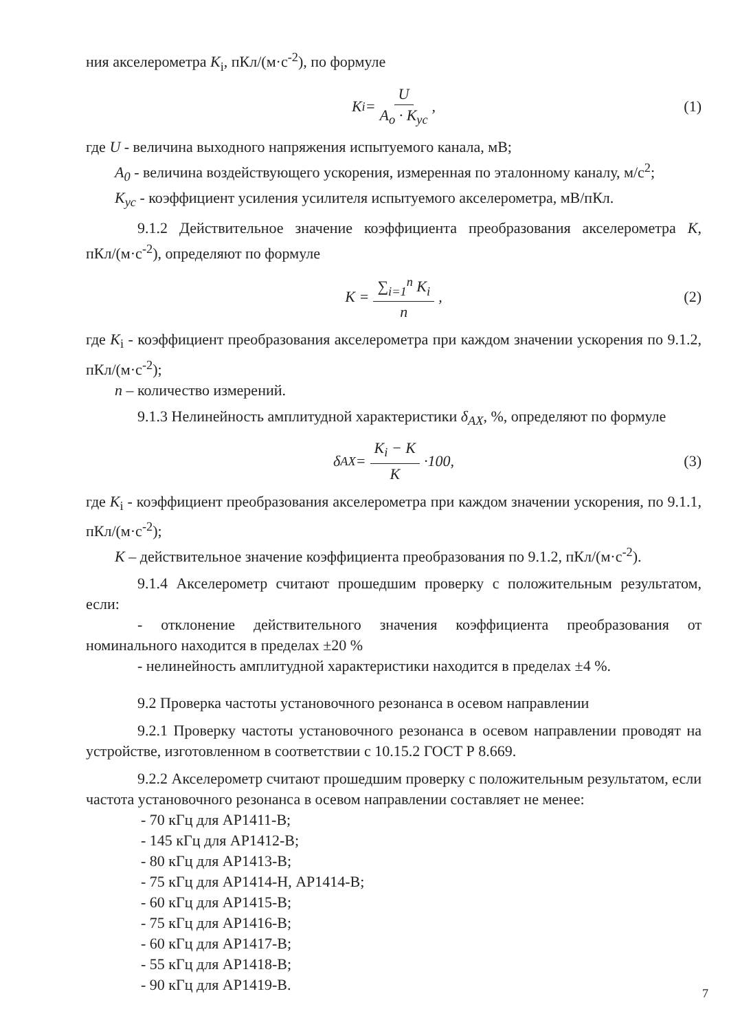ния акселерометра K<sub>i</sub>, пКл/(м·с<sup>-2</sup>), по формуле
K<sub>i</sub> = U A<sub>o</sub> · K<sub>ус</sub>, (1)
где U - величина выходного напряжения испытуемого канала, мВ;
A<sub>0</sub> - величина воздействующего ускорения, измеренная по эталонному каналу, м/с<sup>2</sup>;
K<sub>ус</sub> - коэффициент усиления усилителя испытуемого акселерометра, мВ/пКл.
9.1.2 Действительное значение коэффициента преобразования акселерометра K, пКл/(м·с<sup>-2</sup>), определяют по формуле
K = ∑<sub>i=1</sub><sup>n</sup> K<sub>i</sub> n, (2)
где K<sub>i</sub> - коэффициент преобразования акселерометра при каждом значении ускорения по 9.1.2, пКл/(м·с<sup>-2</sup>);
n – количество измерений.
9.1.3 Нелинейность амплитудной характеристики δ<sub>AX</sub>, %, определяют по формуле
δ<sub>AX</sub> = K<sub>i</sub> − K K ·100, (3)
где K<sub>i</sub> - коэффициент преобразования акселерометра при каждом значении ускорения, по 9.1.1, пКл/(м·с<sup>-2</sup>);
K – действительное значение коэффициента преобразования по 9.1.2, пКл/(м·с<sup>-2</sup>).
9.1.4 Акселерометр считают прошедшим проверку с положительным результатом, если:
- отклонение действительного значения коэффициента преобразования от номинального находится в пределах ±20 %
- нелинейность амплитудной характеристики находится в пределах ±4 %.
9.2 Проверка частоты установочного резонанса в осевом направлении
9.2.1 Проверку частоты установочного резонанса в осевом направлении проводят на устройстве, изготовленном в соответствии с 10.15.2 ГОСТ Р 8.669.
9.2.2 Акселерометр считают прошедшим проверку с положительным результатом, если частота установочного резонанса в осевом направлении составляет не менее:
- 70 кГц для АР1411-В;
- 145 кГц для АР1412-В;
- 80 кГц для АР1413-В;
- 75 кГц для АР1414-Н, АР1414-В;
- 60 кГц для АР1415-В;
- 75 кГц для АР1416-В;
- 60 кГц для АР1417-В;
- 55 кГц для АР1418-В;
- 90 кГц для АР1419-В.
7